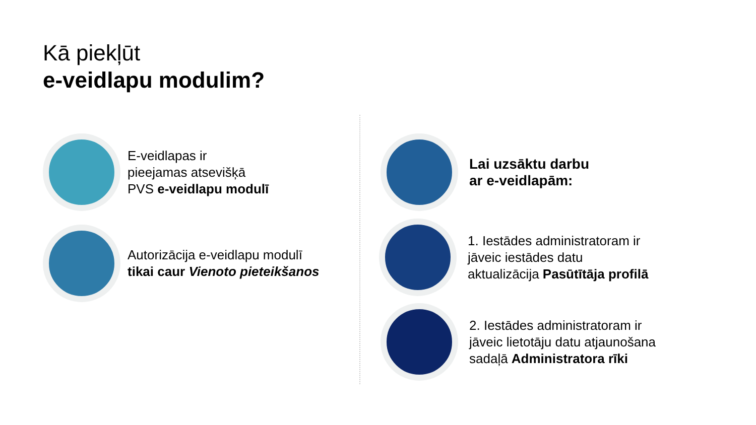Kā piekļūt
e-veidlapu modulim?
E-veidlapas ir
pieejamas atsevišķā
PVS e-veidlapu modulī
Autorizācija e-veidlapu modulī
tikai caur Vienoto pieteikšanos
Lai uzsāktu darbu
ar e-veidlapām:
1. Iestādes administratoram ir
jāveic iestādes datu
aktualizācija Pasūtītāja profilā
2. Iestādes administratoram ir
jāveic lietotāju datu atjaunošana
sadaļā Administratora rīki